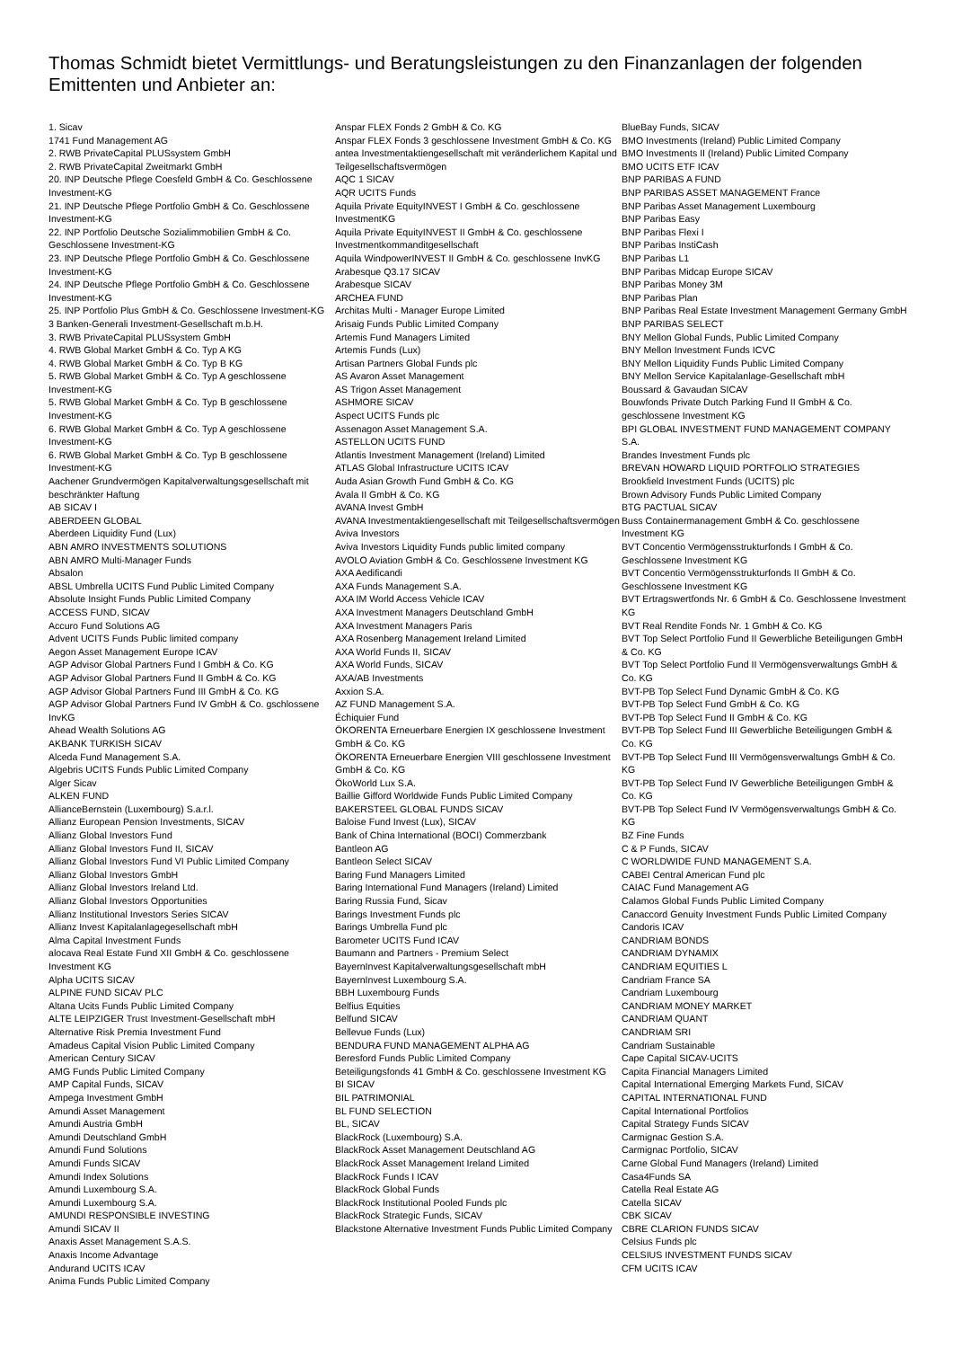Thomas Schmidt bietet Vermittlungs- und Beratungsleistungen zu den Finanzanlagen der folgenden Emittenten und Anbieter an:
1. Sicav
1741 Fund Management AG
2. RWB PrivateCapital PLUSsystem GmbH
2. RWB PrivateCapital Zweitmarkt GmbH
20. INP Deutsche Pflege Coesfeld GmbH & Co. Geschlossene Investment-KG
21. INP Deutsche Pflege Portfolio GmbH & Co. Geschlossene Investment-KG
22. INP Portfolio Deutsche Sozialimmobilien GmbH & Co. Geschlossene Investment-KG
23. INP Deutsche Pflege Portfolio GmbH & Co. Geschlossene Investment-KG
24. INP Deutsche Pflege Portfolio GmbH & Co. Geschlossene Investment-KG
25. INP Portfolio Plus GmbH & Co. Geschlossene Investment-KG
3 Banken-Generali Investment-Gesellschaft m.b.H.
3. RWB PrivateCapital PLUSsystem GmbH
4. RWB Global Market GmbH & Co. Typ A KG
4. RWB Global Market GmbH & Co. Typ B KG
5. RWB Global Market GmbH & Co. Typ A geschlossene Investment-KG
5. RWB Global Market GmbH & Co. Typ B geschlossene Investment-KG
6. RWB Global Market GmbH & Co. Typ A geschlossene Investment-KG
6. RWB Global Market GmbH & Co. Typ B geschlossene Investment-KG
Aachener Grundvermögen Kapitalverwaltungsgesellschaft mit beschränkter Haftung
AB SICAV I
ABERDEEN GLOBAL
Aberdeen Liquidity Fund (Lux)
ABN AMRO INVESTMENTS SOLUTIONS
ABN AMRO Multi-Manager Funds
Absalon
ABSL Umbrella UCITS Fund Public Limited Company
Absolute Insight Funds Public Limited Company
ACCESS FUND, SICAV
Accuro Fund Solutions AG
Advent UCITS Funds Public limited company
Aegon Asset Management Europe ICAV
AGP Advisor Global Partners Fund I GmbH & Co. KG
AGP Advisor Global Partners Fund II GmbH & Co. KG
AGP Advisor Global Partners Fund III GmbH & Co. KG
AGP Advisor Global Partners Fund IV GmbH & Co. gschlossene InvKG
Ahead Wealth Solutions AG
AKBANK TURKISH SICAV
Alceda Fund Management S.A.
Algebris UCITS Funds Public Limited Company
Alger Sicav
ALKEN FUND
AllianceBernstein (Luxembourg) S.a.r.l.
Allianz European Pension Investments, SICAV
Allianz Global Investors Fund
Allianz Global Investors Fund II, SICAV
Allianz Global Investors Fund VI Public Limited Company
Allianz Global Investors GmbH
Allianz Global Investors Ireland Ltd.
Allianz Global Investors Opportunities
Allianz Institutional Investors Series SICAV
Allianz Invest Kapitalanlagegesellschaft mbH
Alma Capital Investment Funds
alocava Real Estate Fund XII GmbH & Co. geschlossene Investment KG
Alpha UCITS SICAV
ALPINE FUND SICAV PLC
Altana Ucits Funds Public Limited Company
ALTE LEIPZIGER Trust Investment-Gesellschaft mbH
Alternative Risk Premia Investment Fund
Amadeus Capital Vision Public Limited Company
American Century SICAV
AMG Funds Public Limited Company
AMP Capital Funds, SICAV
Ampega Investment GmbH
Amundi Asset Management
Amundi Austria GmbH
Amundi Deutschland GmbH
Amundi Fund Solutions
Amundi Funds SICAV
Amundi Index Solutions
Amundi Luxembourg S.A.
Amundi Luxembourg S.A.
AMUNDI RESPONSIBLE INVESTING
Amundi SICAV II
Anaxis Asset Management S.A.S.
Anaxis Income Advantage
Andurand UCITS ICAV
Anima Funds Public Limited Company
Anspar FLEX Fonds 2 GmbH & Co. KG
Anspar FLEX Fonds 3 geschlossene Investment GmbH & Co. KG
antea Investmentaktiengesellschaft mit veränderlichem Kapital und Teilgesellschaftsvermögen
AQC 1 SICAV
AQR UCITS Funds
Aquila Private EquityINVEST I GmbH & Co. geschlossene InvestmentKG
Aquila Private EquityINVEST II GmbH & Co. geschlossene Investmentkommanditgesellschaft
Aquila WindpowerINVEST II GmbH & Co. geschlossene InvKG
Arabesque Q3.17 SICAV
Arabesque SICAV
ARCHEA FUND
Architas Multi - Manager Europe Limited
Arisaig Funds Public Limited Company
Artemis Fund Managers Limited
Artemis Funds (Lux)
Artisan Partners Global Funds plc
AS Avaron Asset Management
AS Trigon Asset Management
ASHMORE SICAV
Aspect UCITS Funds plc
Assenagon Asset Management S.A.
ASTELLON UCITS FUND
Atlantis Investment Management (Ireland) Limited
ATLAS Global Infrastructure UCITS ICAV
Auda Asian Growth Fund GmbH & Co. KG
Avala II GmbH & Co. KG
AVANA Invest GmbH
AVANA Investmentaktiengesellschaft mit Teilgesellschaftsvermögen
Aviva Investors
Aviva Investors Liquidity Funds public limited company
AVOLO Aviation GmbH & Co. Geschlossene Investment KG
AXA Aedificandi
AXA Funds Management S.A.
AXA IM World Access Vehicle ICAV
AXA Investment Managers Deutschland GmbH
AXA Investment Managers Paris
AXA Rosenberg Management Ireland Limited
AXA World Funds II, SICAV
AXA World Funds, SICAV
AXA/AB Investments
Axxion S.A.
AZ FUND Management S.A.
Échiquier Fund
ÖKORENTA Erneuerbare Energien IX geschlossene Investment GmbH & Co. KG
ÖKORENTA Erneuerbare Energien VIII geschlossene Investment GmbH & Co. KG
ÖkoWorld Lux S.A.
Baillie Gifford Worldwide Funds Public Limited Company
BAKERSTEEL GLOBAL FUNDS SICAV
Baloise Fund Invest (Lux), SICAV
Bank of China International (BOCI) Commerzbank
Bantleon AG
Bantleon Select SICAV
Baring Fund Managers Limited
Baring International Fund Managers (Ireland) Limited
Baring Russia Fund, Sicav
Barings Investment Funds plc
Barings Umbrella Fund plc
Barometer UCITS Fund ICAV
Baumann and Partners - Premium Select
BayernInvest Kapitalverwaltungsgesellschaft mbH
BayernInvest Luxembourg S.A.
BBH Luxembourg Funds
Belfius Equities
Belfund SICAV
Bellevue Funds (Lux)
BENDURA FUND MANAGEMENT ALPHA AG
Beresford Funds Public Limited Company
Beteiligungsfonds 41 GmbH & Co. geschlossene Investment KG
BI SICAV
BIL PATRIMONIAL
BL FUND SELECTION
BL, SICAV
BlackRock (Luxembourg) S.A.
BlackRock Asset Management Deutschland AG
BlackRock Asset Management Ireland Limited
BlackRock Funds I ICAV
BlackRock Global Funds
BlackRock Institutional Pooled Funds plc
BlackRock Strategic Funds, SICAV
Blackstone Alternative Investment Funds Public Limited Company
BlueBay Funds, SICAV
BMO Investments (Ireland) Public Limited Company
BMO Investments II (Ireland) Public Limited Company
BMO UCITS ETF ICAV
BNP PARIBAS A FUND
BNP PARIBAS ASSET MANAGEMENT France
BNP Paribas Asset Management Luxembourg
BNP Paribas Easy
BNP Paribas Flexi I
BNP Paribas InstiCash
BNP Paribas L1
BNP Paribas Midcap Europe SICAV
BNP Paribas Money 3M
BNP Paribas Plan
BNP Paribas Real Estate Investment Management Germany GmbH
BNP PARIBAS SELECT
BNY Mellon Global Funds, Public Limited Company
BNY Mellon Investment Funds ICVC
BNY Mellon Liquidity Funds Public Limited Company
BNY Mellon Service Kapitalanlage-Gesellschaft mbH
Boussard & Gavaudan SICAV
Bouwfonds Private Dutch Parking Fund II GmbH & Co. geschlossene Investment KG
BPI GLOBAL INVESTMENT FUND MANAGEMENT COMPANY S.A.
Brandes Investment Funds plc
BREVAN HOWARD LIQUID PORTFOLIO STRATEGIES
Brookfield Investment Funds (UCITS) plc
Brown Advisory Funds Public Limited Company
BTG PACTUAL SICAV
Buss Containermanagement GmbH & Co. geschlossene Investment KG
BVT Concentio Vermögensstrukturfonds I GmbH & Co. Geschlossene Investment KG
BVT Concentio Vermögensstrukturfonds II GmbH & Co. Geschlossene Investment KG
BVT Ertragswertfonds Nr. 6 GmbH & Co. Geschlossene Investment KG
BVT Real Rendite Fonds Nr. 1 GmbH & Co. KG
BVT Top Select Portfolio Fund II Gewerbliche Beteiligungen GmbH & Co. KG
BVT Top Select Portfolio Fund II Vermögensverwaltungs GmbH & Co. KG
BVT-PB Top Select Fund Dynamic GmbH & Co. KG
BVT-PB Top Select Fund GmbH & Co. KG
BVT-PB Top Select Fund II GmbH & Co. KG
BVT-PB Top Select Fund III Gewerbliche Beteiligungen GmbH & Co. KG
BVT-PB Top Select Fund III Vermögensverwaltungs GmbH & Co. KG
BVT-PB Top Select Fund IV Gewerbliche Beteiligungen GmbH & Co. KG
BVT-PB Top Select Fund IV Vermögensverwaltungs GmbH & Co. KG
BZ Fine Funds
C & P Funds, SICAV
C WORLDWIDE FUND MANAGEMENT S.A.
CABEI Central American Fund plc
CAIAC Fund Management AG
Calamos Global Funds Public Limited Company
Canaccord Genuity Investment Funds Public Limited Company
Candoris ICAV
CANDRIAM BONDS
CANDRIAM DYNAMIX
CANDRIAM EQUITIES L
Candriam France SA
Candriam Luxembourg
CANDRIAM MONEY MARKET
CANDRIAM QUANT
CANDRIAM SRI
Candriam Sustainable
Cape Capital SICAV-UCITS
Capita Financial Managers Limited
Capital International Emerging Markets Fund, SICAV
CAPITAL INTERNATIONAL FUND
Capital International Portfolios
Capital Strategy Funds SICAV
Carmignac Gestion S.A.
Carmignac Portfolio, SICAV
Carne Global Fund Managers (Ireland) Limited
Casa4Funds SA
Catella Real Estate AG
Catella SICAV
CBK SICAV
CBRE CLARION FUNDS SICAV
Celsius Funds plc
CELSIUS INVESTMENT FUNDS SICAV
CFM UCITS ICAV